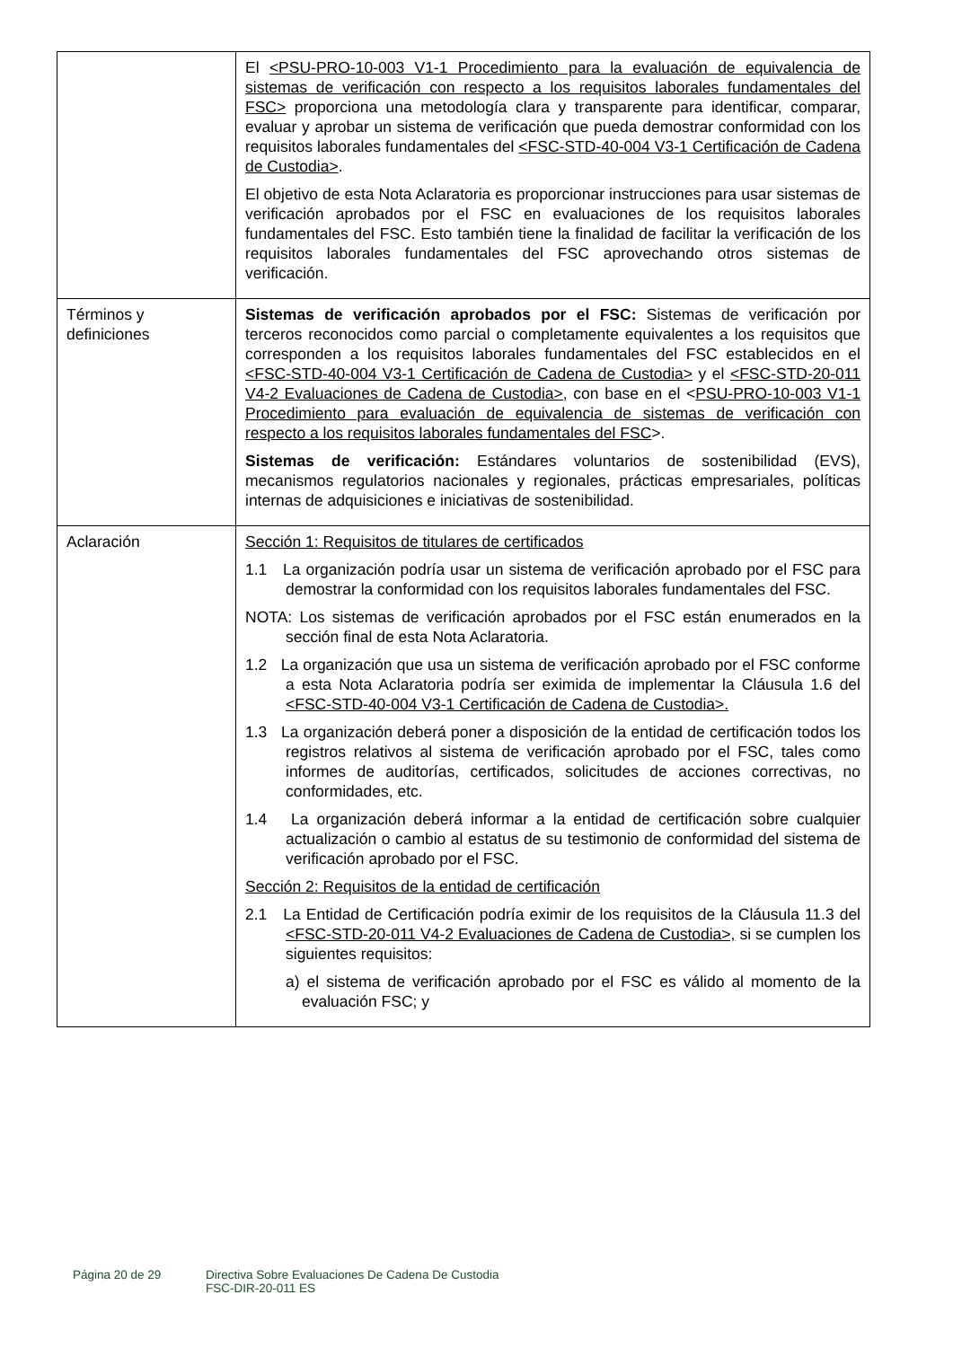| | El <PSU-PRO-10-003 V1-1 Procedimiento para la evaluación de equivalencia de sistemas de verificación con respecto a los requisitos laborales fundamentales del FSC> proporciona una metodología clara y transparente para identificar, comparar, evaluar y aprobar un sistema de verificación que pueda demostrar conformidad con los requisitos laborales fundamentales del <FSC-STD-40-004 V3-1 Certificación de Cadena de Custodia> . El objetivo de esta Nota Aclaratoria es proporcionar instrucciones para usar sistemas de verificación aprobados por el FSC en evaluaciones de los requisitos laborales fundamentales del FSC. Esto también tiene la finalidad de facilitar la verificación de los requisitos laborales fundamentales del FSC aprovechando otros sistemas de verificación. |
| Términos y definiciones | Sistemas de verificación aprobados por el FSC: Sistemas de verificación por terceros reconocidos como parcial o completamente equivalentes a los requisitos que corresponden a los requisitos laborales fundamentales del FSC establecidos en el <FSC-STD-40-004 V3-1 Certificación de Cadena de Custodia> y el <FSC-STD-20-011 V4-2 Evaluaciones de Cadena de Custodia>, con base en el < PSU-PRO-10-003 V1-1 Procedimiento para evaluación de equivalencia de sistemas de verificación con respecto a los requisitos laborales fundamentales del FSC >. Sistemas de verificación: Estándares voluntarios de sostenibilidad (EVS), mecanismos regulatorios nacionales y regionales, prácticas empresariales, políticas internas de adquisiciones e iniciativas de sostenibilidad. |
| Aclaración | Sección 1: Requisitos de titulares de certificados 1.1 La organización podría usar un sistema de verificación aprobado por el FSC para demostrar la conformidad con los requisitos laborales fundamentales del FSC. NOTA: Los sistemas de verificación aprobados por el FSC están enumerados en la sección final de esta Nota Aclaratoria. 1.2 La organización que usa un sistema de verificación aprobado por el FSC conforme a esta Nota Aclaratoria podría ser eximida de implementar la Cláusula 1.6 del <FSC-STD-40-004 V3-1 Certificación de Cadena de Custodia>. 1.3 La organización deberá poner a disposición de la entidad de certificación todos los registros relativos al sistema de verificación aprobado por el FSC, tales como informes de auditorías, certificados, solicitudes de acciones correctivas, no conformidades, etc. 1.4 La organización deberá informar a la entidad de certificación sobre cualquier actualización o cambio al estatus de su testimonio de conformidad del sistema de verificación aprobado por el FSC. Sección 2: Requisitos de la entidad de certificación 2.1 La Entidad de Certificación podría eximir de los requisitos de la Cláusula 11.3 del <FSC-STD-20-011 V4-2 Evaluaciones de Cadena de Custodia>, si se cumplen los siguientes requisitos: a) el sistema de verificación aprobado por el FSC es válido al momento de la evaluación FSC; y |
Página 20 de 29 Directiva Sobre Evaluaciones De Cadena De Custodia
FSC-DIR-20-011 ES